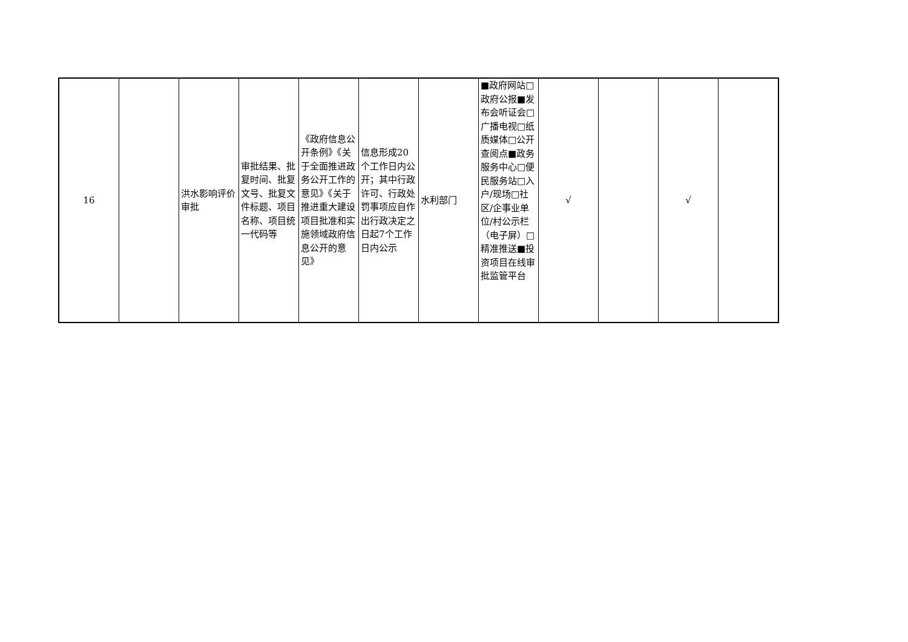| 16 | | 洪水影响评价审批 | 审批结果、批复时间、批复文号、批复文件标题、项目名称、项目统一代码等 | 《政府信息公开条例》《关于全面推进政务公开工作的意见》《关于推进重大建设项目批准和实施领域政府信息公开的意见》 | 信息形成20个工作日内公开；其中行政许可、行政处罚事项应自作出行政决定之日起7个工作日内公示 | 水利部门 | ■政府网站□政府公报■发布会听证会□广播电视□纸质媒体□公开查阅点■政务服务中心□便民服务站□入户/现场□社区/企事业单位/村公示栏（电子屏）□精准推送■投资项目在线审批监管平台 | √ | | √ | |